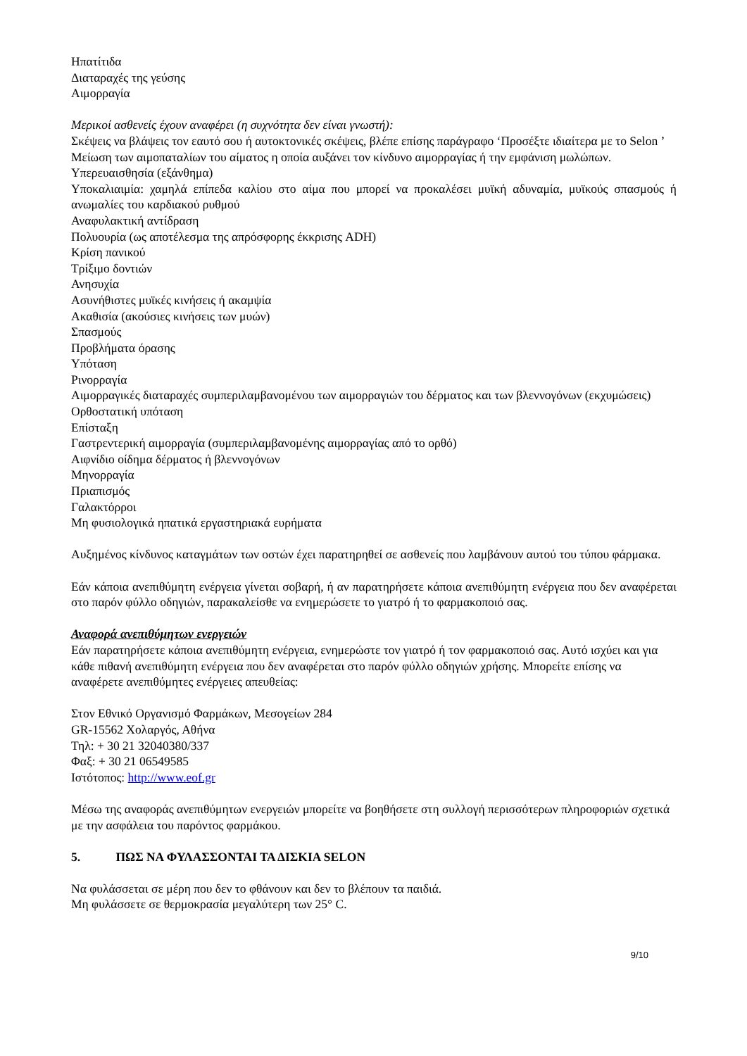Ηπατίτιδα
Διαταραχές της γεύσης
Αιμορραγία
Μερικοί ασθενείς έχουν αναφέρει (η συχνότητα δεν είναι γνωστή):
Σκέψεις να βλάψεις τον εαυτό σου ή αυτοκτονικές σκέψεις, βλέπε επίσης παράγραφο ‘Προσέξτε ιδιαίτερα με το Selon ’
Μείωση των αιμοπαταλίων του αίματος η οποία αυξάνει τον κίνδυνο αιμορραγίας ή την εμφάνιση μωλώπων.
Υπερευαισθησία (εξάνθημα)
Υποκαλιαιμία: χαμηλά επίπεδα καλίου στο αίμα που μπορεί να προκαλέσει μυϊκή αδυναμία, μυϊκούς σπασμούς ή ανωμαλίες του καρδιακού ρυθμού
Αναφυλακτική αντίδραση
Πολυουρία (ως αποτέλεσμα της απρόσφορης έκκρισης ADH)
Κρίση πανικού
Τρίξιμο δοντιών
Ανησυχία
Ασυνήθιστες μυϊκές κινήσεις ή ακαμψία
Ακαθισία (ακούσιες κινήσεις των μυών)
Σπασμούς
Προβλήματα όρασης
Υπόταση
Ρινορραγία
Αιμορραγικές διαταραχές συμπεριλαμβανομένου των αιμορραγιών του δέρματος και των βλεννογόνων (εκχυμώσεις)
Ορθοστατική υπόταση
Επίσταξη
Γαστρεντερική αιμορραγία (συμπεριλαμβανομένης αιμορραγίας από το ορθό)
Αιφνίδιο οίδημα δέρματος ή βλεννογόνων
Μηνορραγία
Πριαπισμός
Γαλακτόρροι
Μη φυσιολογικά ηπατικά εργαστηριακά ευρήματα
Αυξημένος κίνδυνος καταγμάτων των οστών έχει παρατηρηθεί σε ασθενείς που λαμβάνουν αυτού του τύπου φάρμακα.
Εάν κάποια ανεπιθύμητη ενέργεια γίνεται σοβαρή, ή αν παρατηρήσετε κάποια ανεπιθύμητη ενέργεια που δεν αναφέρεται στο παρόν φύλλο οδηγιών, παρακαλείσθε να ενημερώσετε το γιατρό ή το φαρμακοποιό σας.
Αναφορά ανεπιθύμητων ενεργειών
Εάν παρατηρήσετε κάποια ανεπιθύμητη ενέργεια, ενημερώστε τον γιατρό ή τον φαρμακοποιό σας. Αυτό ισχύει και για κάθε πιθανή ανεπιθύμητη ενέργεια που δεν αναφέρεται στο παρόν φύλλο οδηγιών χρήσης. Μπορείτε επίσης να αναφέρετε ανεπιθύμητες ενέργειες απευθείας:
Στον Εθνικό Οργανισμό Φαρμάκων, Μεσογείων 284
GR-15562 Χολαργός, Αθήνα
Τηλ: + 30 21 32040380/337
Φαξ: + 30 21 06549585
Ιστότοπος: http://www.eof.gr
Μέσω της αναφοράς ανεπιθύμητων ενεργειών μπορείτε να βοηθήσετε στη συλλογή περισσότερων πληροφοριών σχετικά με την ασφάλεια του παρόντος φαρμάκου.
5. ΠΩΣ ΝΑ ΦΥΛΑΣΣΟΝΤΑΙ ΤΑ ΔΙΣΚΙΑ SELON
Να φυλάσσεται σε μέρη που δεν το φθάνουν και δεν το βλέπουν τα παιδιά.
Μη φυλάσσετε σε θερμοκρασία μεγαλύτερη των 25° C.
9/10